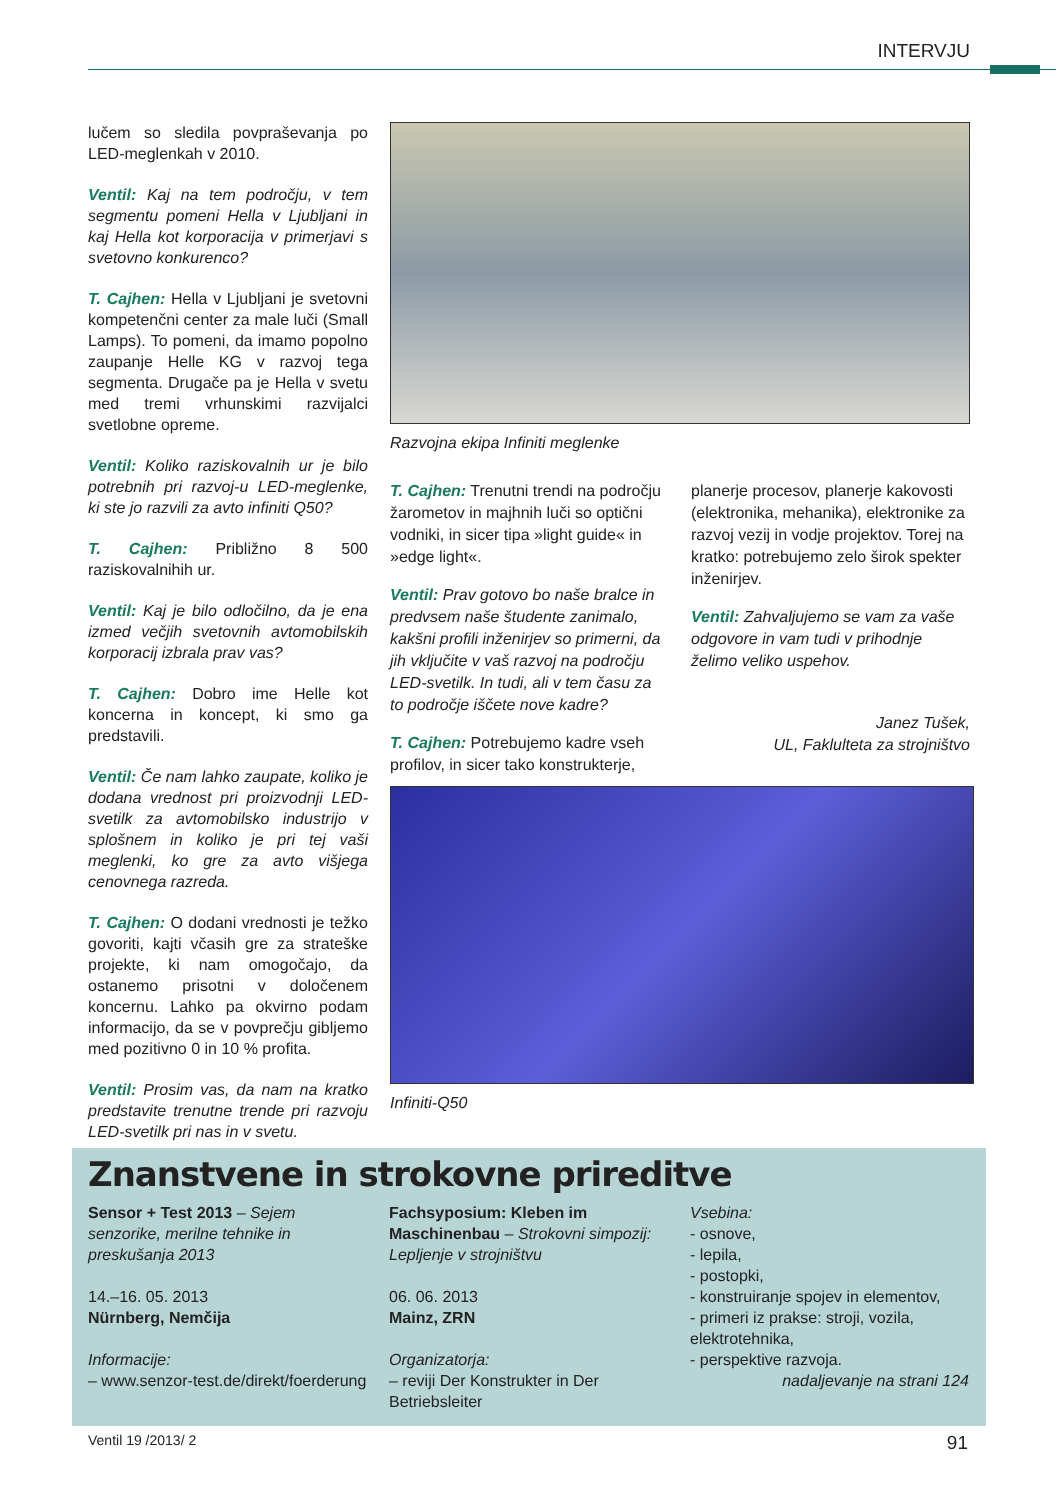INTERVJU
lučem so sledila povpraševanja po LED-meglenkah v 2010.
Ventil: Kaj na tem področju, v tem segmentu pomeni Hella v Ljubljani in kaj Hella kot korporacija v primerjavi s svetovno konkurenco?
T. Cajhen: Hella v Ljubljani je svetovni kompetenčni center za male luči (Small Lamps). To pomeni, da imamo popolno zaupanje Helle KG v razvoj tega segmenta. Drugače pa je Hella v svetu med tremi vrhunskimi razvijalci svetlobne opreme.
Ventil: Koliko raziskovalnih ur je bilo potrebnih pri razvoj-u LED-meglenke, ki ste jo razvili za avto infiniti Q50?
T. Cajhen: Približno 8 500 raziskovalnihih ur.
Ventil: Kaj je bilo odločilno, da je ena izmed večjih svetovnih avtomobilskih korporacij izbrala prav vas?
T. Cajhen: Dobro ime Helle kot koncerna in koncept, ki smo ga predstavili.
Ventil: Če nam lahko zaupate, koliko je dodana vrednost pri proizvodnji LED-svetilk za avtomobilsko industrijo v splošnem in koliko je pri tej vaši meglenki, ko gre za avto višjega cenovnega razreda.
T. Cajhen: O dodani vrednosti je težko govoriti, kajti včasih gre za strateške projekte, ki nam omogočajo, da ostanemo prisotni v določenem koncernu. Lahko pa okvirno podam informacijo, da se v povprečju gibljemo med pozitivno 0 in 10 % profita.
Ventil: Prosim vas, da nam na kratko predstavite trenutne trende pri razvoju LED-svetilk pri nas in v svetu.
Razvojna ekipa Infiniti meglenke
T. Cajhen: Trenutni trendi na področju žarometov in majhnih luči so optični vodniki, in sicer tipa »light guide« in »edge light«.
Ventil: Prav gotovo bo naše bralce in predvsem naše študente zanimalo, kakšni profili inženirjev so primerni, da jih vključite v vaš razvoj na področju LED-svetilk. In tudi, ali v tem času za to področje iščete nove kadre?
T. Cajhen: Potrebujemo kadre vseh profilov, in sicer tako konstrukterje,
planerje procesov, planerje kakovosti (elektronika, mehanika), elektronike za razvoj vezij in vodje projektov. Torej na kratko: potrebujemo zelo širok spekter inženirjev.
Ventil: Zahvaljujemo se vam za vaše odgovore in vam tudi v prihodnje želimo veliko uspehov.
Janez Tušek,
UL, Faklulteta za strojništvo
Infiniti-Q50
Znanstvene in strokovne prireditve
Sensor + Test 2013 – Sejem senzorike, merilne tehnike in preskušanja 2013
14.–16. 05. 2013
Nürnberg, Nemčija
Informacije:
– www.senzor-test.de/direkt/foerderung
Fachsyposium: Kleben im Maschinenbau – Strokovni simpozij: Lepljenje v strojništvu
06. 06. 2013
Mainz, ZRN
Organizatorja:
– reviji Der Konstrukter in Der Betriebsleiter
Vsebina:
- osnove,
- lepila,
- postopki,
- konstruiranje spojev in elementov,
- primeri iz prakse: stroji, vozila, elektrotehnika,
- perspektive razvoja.
nadaljevanje na strani 124
Ventil 19 /2013/ 2 91